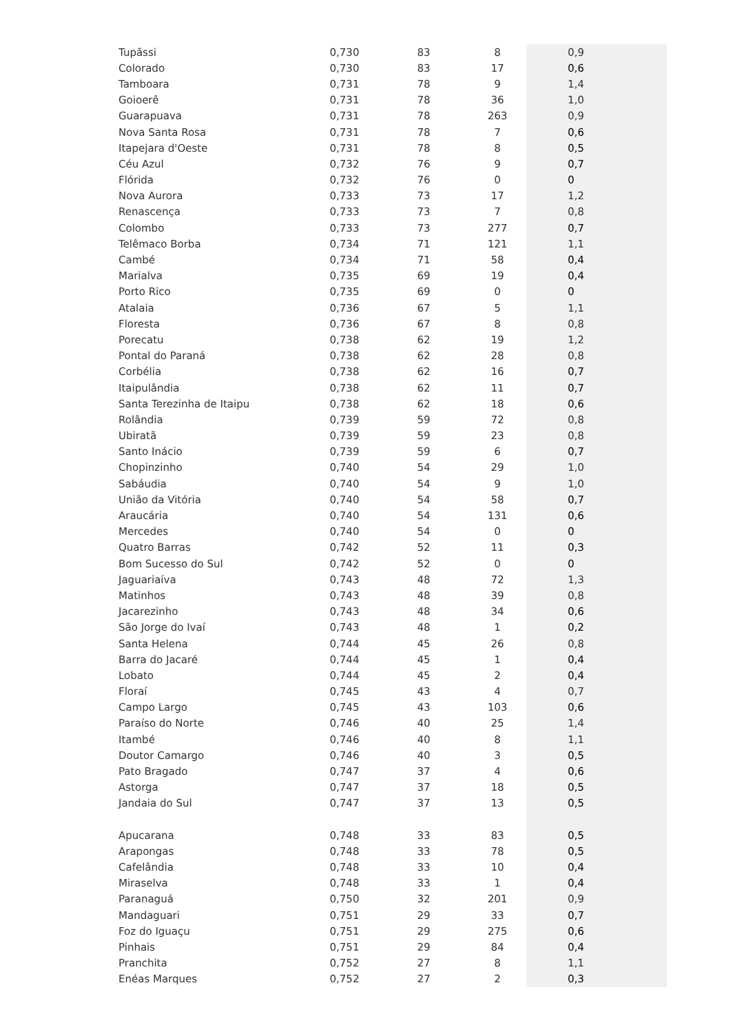| Tupãssi | 0,730 | 83 | 8 | 0,9 |
| Colorado | 0,730 | 83 | 17 | 0,6 |
| Tamboara | 0,731 | 78 | 9 | 1,4 |
| Goioerê | 0,731 | 78 | 36 | 1,0 |
| Guarapuava | 0,731 | 78 | 263 | 0,9 |
| Nova Santa Rosa | 0,731 | 78 | 7 | 0,6 |
| Itapejara d'Oeste | 0,731 | 78 | 8 | 0,5 |
| Céu Azul | 0,732 | 76 | 9 | 0,7 |
| Flórida | 0,732 | 76 | 0 | 0 |
| Nova Aurora | 0,733 | 73 | 17 | 1,2 |
| Renascença | 0,733 | 73 | 7 | 0,8 |
| Colombo | 0,733 | 73 | 277 | 0,7 |
| Telêmaco Borba | 0,734 | 71 | 121 | 1,1 |
| Cambé | 0,734 | 71 | 58 | 0,4 |
| Marialva | 0,735 | 69 | 19 | 0,4 |
| Porto Rico | 0,735 | 69 | 0 | 0 |
| Atalaia | 0,736 | 67 | 5 | 1,1 |
| Floresta | 0,736 | 67 | 8 | 0,8 |
| Porecatu | 0,738 | 62 | 19 | 1,2 |
| Pontal do Paraná | 0,738 | 62 | 28 | 0,8 |
| Corbélia | 0,738 | 62 | 16 | 0,7 |
| Itaipulândia | 0,738 | 62 | 11 | 0,7 |
| Santa Terezinha de Itaipu | 0,738 | 62 | 18 | 0,6 |
| Rolândia | 0,739 | 59 | 72 | 0,8 |
| Ubiratã | 0,739 | 59 | 23 | 0,8 |
| Santo Inácio | 0,739 | 59 | 6 | 0,7 |
| Chopinzinho | 0,740 | 54 | 29 | 1,0 |
| Sabáudia | 0,740 | 54 | 9 | 1,0 |
| União da Vitória | 0,740 | 54 | 58 | 0,7 |
| Araucária | 0,740 | 54 | 131 | 0,6 |
| Mercedes | 0,740 | 54 | 0 | 0 |
| Quatro Barras | 0,742 | 52 | 11 | 0,3 |
| Bom Sucesso do Sul | 0,742 | 52 | 0 | 0 |
| Jaguariaíva | 0,743 | 48 | 72 | 1,3 |
| Matinhos | 0,743 | 48 | 39 | 0,8 |
| Jacarezinho | 0,743 | 48 | 34 | 0,6 |
| São Jorge do Ivaí | 0,743 | 48 | 1 | 0,2 |
| Santa Helena | 0,744 | 45 | 26 | 0,8 |
| Barra do Jacaré | 0,744 | 45 | 1 | 0,4 |
| Lobato | 0,744 | 45 | 2 | 0,4 |
| Floraí | 0,745 | 43 | 4 | 0,7 |
| Campo Largo | 0,745 | 43 | 103 | 0,6 |
| Paraíso do Norte | 0,746 | 40 | 25 | 1,4 |
| Itambé | 0,746 | 40 | 8 | 1,1 |
| Doutor Camargo | 0,746 | 40 | 3 | 0,5 |
| Pato Bragado | 0,747 | 37 | 4 | 0,6 |
| Astorga | 0,747 | 37 | 18 | 0,5 |
| Jandaia do Sul | 0,747 | 37 | 13 | 0,5 |
| Apucarana | 0,748 | 33 | 83 | 0,5 |
| Arapongas | 0,748 | 33 | 78 | 0,5 |
| Cafelândia | 0,748 | 33 | 10 | 0,4 |
| Miraselva | 0,748 | 33 | 1 | 0,4 |
| Paranaguá | 0,750 | 32 | 201 | 0,9 |
| Mandaguari | 0,751 | 29 | 33 | 0,7 |
| Foz do Iguaçu | 0,751 | 29 | 275 | 0,6 |
| Pinhais | 0,751 | 29 | 84 | 0,4 |
| Pranchita | 0,752 | 27 | 8 | 1,1 |
| Enéas Marques | 0,752 | 27 | 2 | 0,3 |